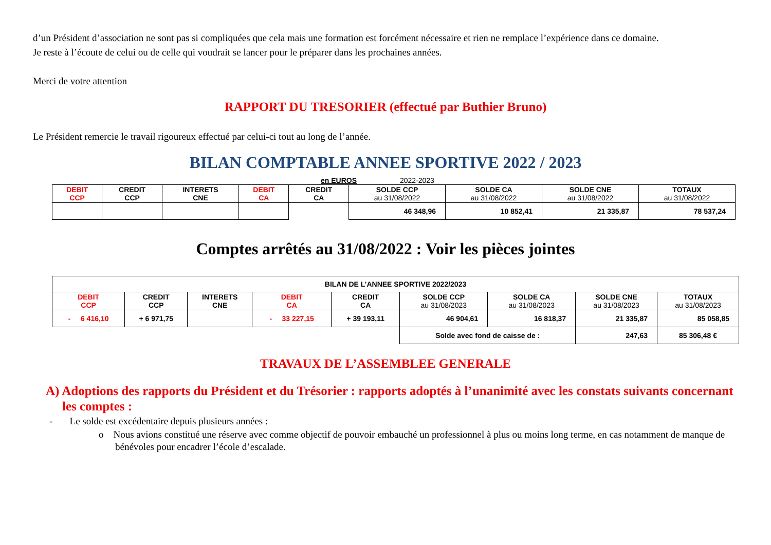d’un Président d’association ne sont pas si compliquées que cela mais une formation est forcément nécessaire et rien ne remplace l’expérience dans ce domaine.
Je reste à l’écoute de celui ou de celle qui voudrait se lancer pour le préparer dans les prochaines années.
Merci de votre attention
RAPPORT DU TRESORIER (effectué par Buthier Bruno)
Le Président remercie le travail rigoureux effectué par celui-ci tout au long de l’année.
BILAN COMPTABLE ANNEE SPORTIVE 2022 / 2023
en EUROS 2022-2023
| DEBIT CCP | CREDIT CCP | INTERETS CNE | DEBIT CA | CREDIT CA | SOLDE CCP au 31/08/2022 | SOLDE CA au 31/08/2022 | SOLDE CNE au 31/08/2022 | TOTAUX au 31/08/2022 |
| | | | | | 46 348,96 | 10 852,41 | 21 335,87 | 78 537,24 |
Comptes arrêtés au 31/08/2022 : Voir les pièces jointes
| BILAN DE L’ANNEE SPORTIVE 2022/2023 | | | | | | | | |
| DEBIT CCP | CREDIT CCP | INTERETS CNE | DEBIT CA | CREDIT CA | SOLDE CCP au 31/08/2023 | SOLDE CA au 31/08/2023 | SOLDE CNE au 31/08/2023 | TOTAUX au 31/08/2023 |
| - 6 416,10 | + 6 971,75 | | - 33 227,15 | + 39 193,11 | 46 904,61 | 16 818,37 | 21 335,87 | 85 058,85 |
| | | | | | Solde avec fond de caisse de : | | 247,63 | 85 306,48 € |
TRAVAUX DE L’ASSEMBLEE GENERALE
A) Adoptions des rapports du Président et du Trésorier : rapports adoptés à l’unanimité avec les constats suivants concernant les comptes :
- Le solde est excédentaire depuis plusieurs années :
o Nous avions constitué une réserve avec comme objectif de pouvoir embauché un professionnel à plus ou moins long terme, en cas notamment de manque de bénévoles pour encadrer l’école d’escalade.